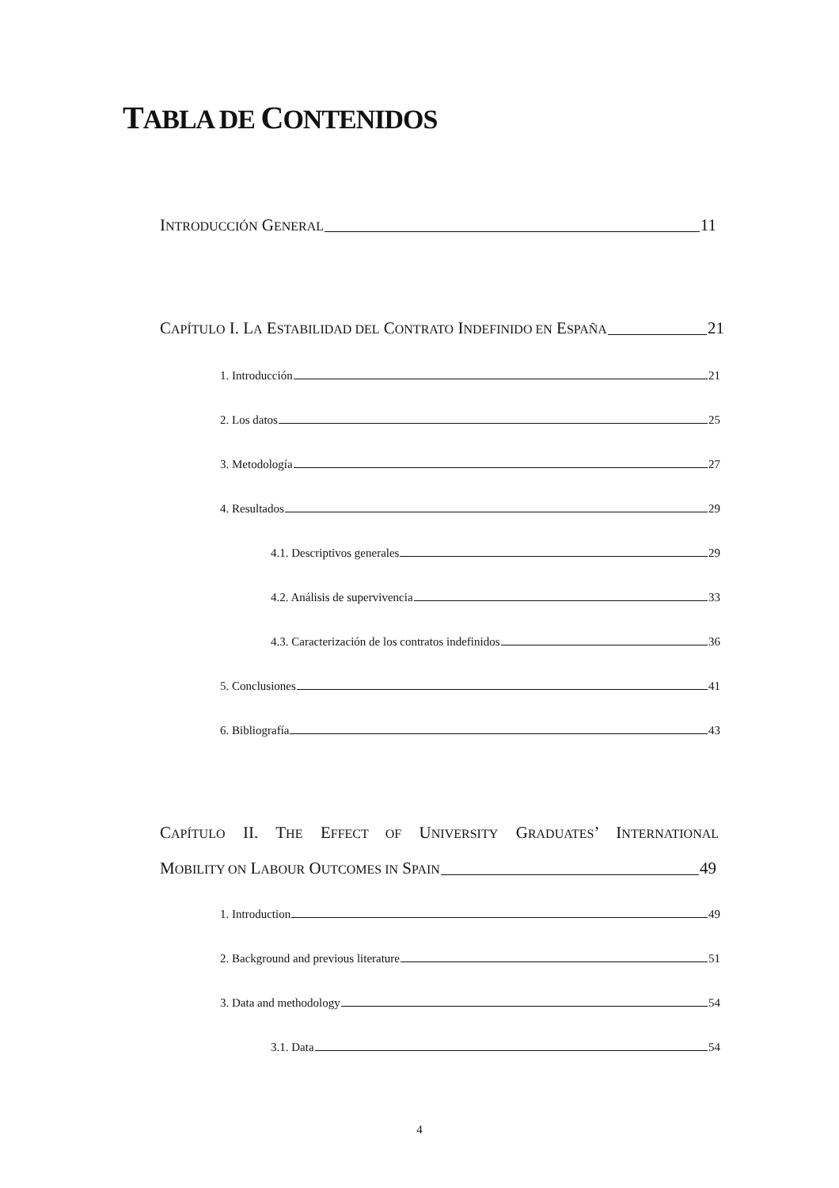TABLA DE CONTENIDOS
I NTRODUCCIÓN G ENERAL 11
C APÍTULO I. L A E STABILIDAD DEL C ONTRATO I NDEFINIDO EN E SPAÑA 21
1. Introducción 21
2. Los datos 25
3. Metodología 27
4. Resultados 29
4.1. Descriptivos generales 29
4.2. Análisis de supervivencia 33
4.3. Caracterización de los contratos indefinidos 36
5. Conclusiones 41
6. Bibliografía 43
CAPÍTULO II. THE EFFECT OF UNIVERSITY GRADUATES’ INTERNATIONAL
M OBILITY ON L ABOUR O UTCOMES IN S PAIN 49
1. Introduction 49
2. Background and previous literature 51
3. Data and methodology 54
3.1. Data 54
4